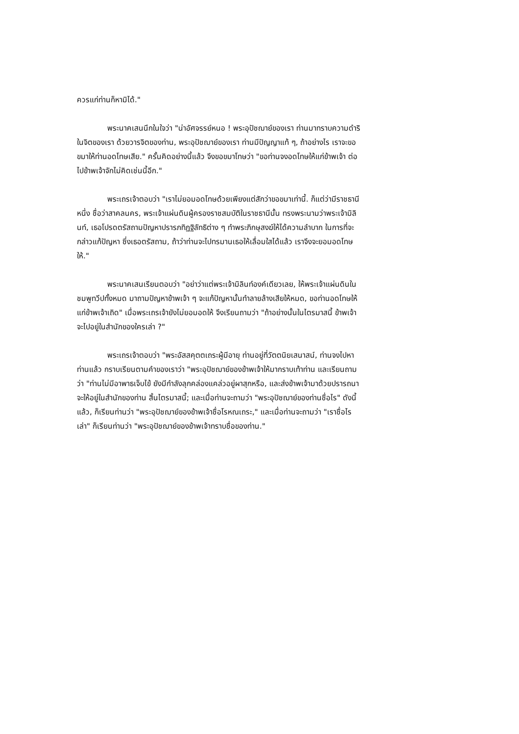ควรแก่ท่านก็หามิได้."
พระนาคเสนนึกในใจว่า "น่าอัศจรรย์หนอ ! พระอุปัชฌาย์ของเรา ท่านมาทราบความดำริในจิตของเรา ด้วยวารจิตของท่าน, พระอุปัชฌาย์ของเรา ท่านมีปัญญาแท้ ๆ, ถ้าอย่างไร เราจะขอขมาให้ท่านอดโทษเสีย." ครั้นคิดอย่างนี้แล้ว จึงขอขมาโทษว่า "ขอท่านจงอดโทษให้แก่ข้าพเจ้า ต่อไปข้าพเจ้าจักไม่คิดเช่นนี้อีก."
พระเถรเจ้าตอบว่า "เราไม่ยอมอดโทษด้วยเพียงแต่สักว่าขอขมาเท่านี้. ก็แต่ว่ามีราชธานีหนึ่ง ชื่อว่าสาคลนคร, พระเจ้าแผ่นดินผู้ครองราชสมบัติในราชธานีนั้น ทรงพระนามว่าพระเจ้ามิลินท์, เธอโปรดตรัสถามปัญหาปรารภทิฏฐิลัทธิต่าง ๆ ทำพระภิกษุสงฆ์ให้ได้ความลำบาก ในการที่จะกล่าวแก้ปัญหา ซึ่งเธอตรัสถาม, ถ้าว่าท่านจะไปทรมานเธอให้เลื่อมใสได้แล้ว เราจึงจะยอมอดโทษให้."
พระนาคเสนเรียนตอบว่า "อย่าว่าแต่พระเจ้ามิลินท์องค์เดียวเลย, ให้พระเจ้าแผ่นดินในชมพูทวีปทั้งหมด มาถามปัญหาข้าพเจ้า ๆ จะแก้ปัญหานั้นทำลายล้างเสียให้หมด, ขอท่านอดโทษให้แก่ข้าพเจ้าเถิด" เมื่อพระเถรเจ้ายังไม่ยอมอดให้ จึงเรียนถามว่า "ถ้าอย่างนั้นในไตรมาสนี้ ข้าพเจ้าจะไปอยู่ในสำนักของใครเล่า ?"
พระเถรเจ้าตอบว่า "พระอัสสคุตตเถระผู้มีอายุ ท่านอยู่ที่วัตตนิยเสนาสน์, ท่านจงไปหาท่านแล้ว กราบเรียนตามคำของเราว่า "พระอุปัชฌาย์ของข้าพเจ้าให้มากราบเท้าท่าน และเรียนถามว่า "ท่านไม่มีอาพาธเจ็บไข้ ยังมีกำลังลุกคล่องแคล่วอยู่ผาสุกหรือ, และส่งข้าพเจ้ามาด้วยปรารถนาจะให้อยู่ในสำนักของท่าน สิ้นไตรมาสนี้; และเมื่อท่านจะถามว่า "พระอุปัชฌาย์ของท่านชื่อไร" ดังนี้แล้ว, ก็เรียนท่านว่า "พระอุปัชฌาย์ของข้าพเจ้าชื่อโรหณเถระ," และเมื่อท่านจะถามว่า "เราชื่อไรเล่า" ก็เรียนท่านว่า "พระอุปัชฌาย์ของข้าพเจ้าทราบชื่อของท่าน."